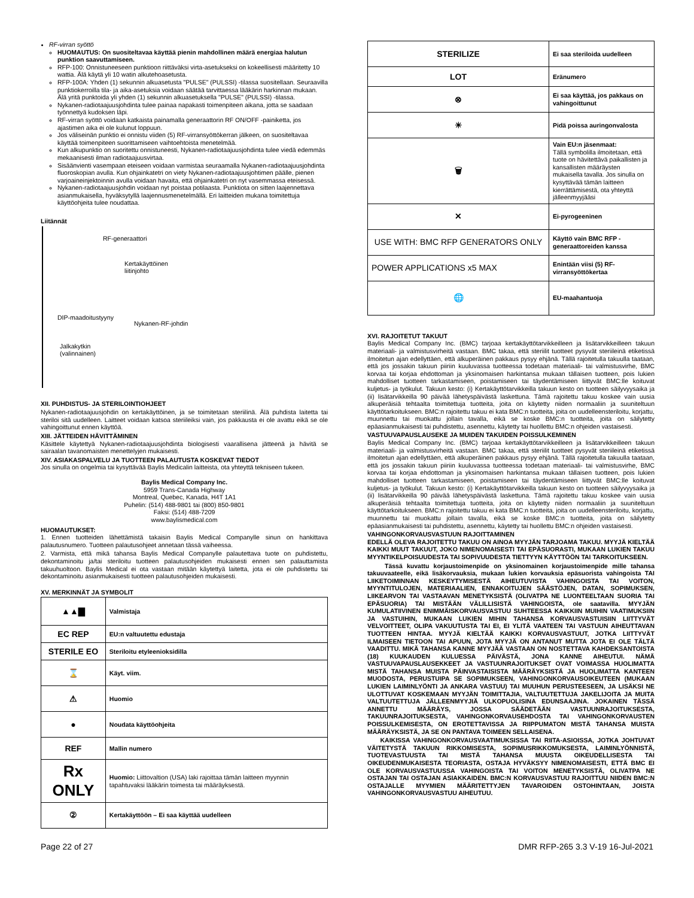RF-virran syöttö
HUOMAUTUS: On suositeltavaa käyttää pienin mahdollinen määrä energiaa halutun punktion saavuttamiseen.
RFP-100: Onnistuneeseen punktioon riittäväksi virta-asetukseksi on kokeellisesti määritetty 10 wattia. Älä käytä yli 10 watin alkutehoasetusta.
RFP-100A: Yhden (1) sekunnin alkuasetusta "PULSE" (PULSSI) -tilassa suositellaan. Seuraavilla punktiokerroilla tila- ja aika-asetuksia voidaan säätää tarvittaessa lääkärin harkinnan mukaan. Älä yritä punktoida yli yhden (1) sekunnin alkuasetuksella "PULSE" (PULSSI) -tilassa.
Nykanen-radiotaajuusjohdinta tulee painaa napakasti toimenpiteen aikana, jotta se saadaan työnnettyä kudoksen läpi.
RF-virran syöttö voidaan katkaista painamalla generaattorin RF ON/OFF -painiketta, jos ajastimen aika ei ole kulunut loppuun.
Jos väliseinän punktio ei onnistu viiden (5) RF-virransyöttökerran jälkeen, on suositeltavaa käyttää toimenpiteen suorittamiseen vaihtoehtoista menetelmää.
Kun alkupunktio on suoritettu onnistuneesti, Nykanen-radiotaajuusjohdinta tulee viedä edemmäs mekaanisesti ilman radiotaajuusvirtaa.
Sisäänvienti vasempaan eteiseen voidaan varmistaa seuraamalla Nykanen-radiotaajuusjohdinta fluoroskopian avulla. Kun ohjainkatetri on viety Nykanen-radiotaajuusjohtimen päälle, pienen varjoaineinjektoinnin avulla voidaan havaita, että ohjainkatetri on nyt vasemmassa eteisessä.
Nykanen-radiotaajuusjohdin voidaan nyt poistaa potilaasta. Punktiota on sitten laajennettava asianmukaisella, hyväksytyllä laajennusmenetelmällä. Eri laitteiden mukana toimitettuja käyttöohjeita tulee noudattaa.
Liitännät
RF-generaattori
Kertakäyttöinen
liitinjohto
DIP-maadoitustyyny
Nykanen-RF-johdin
Jalkakytkin
(valinnainen)
XII. PUHDISTUS- JA STERILOINTIOHJEET
Nykanen-radiotaajuusjohdin on kertakäyttöinen, ja se toimitetaan steriilinä. Älä puhdista laitetta tai steriloi sitä uudelleen. Laitteet voidaan katsoa steriileiksi vain, jos pakkausta ei ole avattu eikä se ole vahingoittunut ennen käyttöä.
XIII. JÄTTEIDEN HÄVITTÄMINEN
Käsittele käytettyä Nykanen-radiotaajuusjohdinta biologisesti vaarallisena jätteenä ja hävitä se sairaalan tavanomaisten menettelyjen mukaisesti.
XIV. ASIAKASPALVELU JA TUOTTEEN PALAUTUSTA KOSKEVAT TIEDOT
Jos sinulla on ongelmia tai kysyttävää Baylis Medicalin laitteista, ota yhteyttä tekniseen tukeen.
Baylis Medical Company Inc.
5959 Trans-Canada Highway
Montreal, Quebec, Kanada, H4T 1A1
Puhelin: (514) 488-9801 tai (800) 850-9801
Faksi: (514) 488-7209
www.baylismedical.com
HUOMAUTUKSET:
1. Ennen tuotteiden lähettämistä takaisin Baylis Medical Companylle sinun on hankittava palautusnumero. Tuotteen palautusohjeet annetaan tässä vaiheessa.
2. Varmista, että mikä tahansa Baylis Medical Companylle palautettava tuote on puhdistettu, dekontaminoitu ja/tai steriloitu tuotteen palautusohjeiden mukaisesti ennen sen palauttamista takuuhuoltoon. Baylis Medical ei ota vastaan mitään käytettyä laitetta, jota ei ole puhdistettu tai dekontaminoitu asianmukaisesti tuotteen palautusohjeiden mukaisesti.
XV. MERKINNÄT JA SYMBOLIT
| ▲▲▇ | Valmistaja |
| EC REP | EU:n valtuutettu edustaja |
| STERILE EO | Steriloitu etyleenioksidilla |
| ⌛ | Käyt. viim. |
| ⚠ | Huomio |
| ● | Noudata käyttöohjeita |
| REF | Mallin numero |
| Rx ONLY | Huomio: Liittovaltion (USA) laki rajoittaa tämän laitteen myynnin tapahtuvaksi lääkärin toimesta tai määräyksestä. |
| ② | Kertakäyttöön – Ei saa käyttää uudelleen |
| STERILIZE | Ei saa steriloida uudelleen |
| LOT | Eränumero |
| ⊗ | Ei saa käyttää, jos pakkaus on vahingoittunut |
| ☀ | Pidä poissa auringonvalosta |
| 🗑 | Vain EU:n jäsenmaat: Tällä symbolilla ilmoitetaan, että tuote on hävitettävä paikallisten ja kansallisten määräysten mukaisella tavalla. Jos sinulla on kysyttävää tämän laitteen kierrättämisestä, ota yhteyttä jälleenmyyjääsi |
| ✕ | Ei-pyrogeeninen |
| USE WITH: BMC RFP GENERATORS ONLY | Käyttö vain BMC RFP -generaattoreiden kanssa |
| POWER APPLICATIONS x5 MAX | Enintään viisi (5) RF-virransyöttökertaa |
| 🌐 | EU-maahantuoja |
XVI. RAJOITETUT TAKUUT
Baylis Medical Company Inc. (BMC) tarjoaa kertakäyttötarvikkeilleen ja lisätarvikkeilleen takuun materiaali- ja valmistusvirheitä vastaan. BMC takaa, että steriilit tuotteet pysyvät steriileinä etiketissä ilmoitetun ajan edellyttäen, että alkuperäinen pakkaus pysyy ehjänä. Tällä rajoitetulla takuulla taataan, että jos jossakin takuun piiriin kuuluvassa tuotteessa todetaan materiaali- tai valmistusvirhe, BMC korvaa tai korjaa ehdottoman ja yksinomaisen harkintansa mukaan tällaisen tuotteen, pois lukien mahdolliset tuotteen tarkastamiseen, poistamiseen tai täydentämiseen liittyvät BMC:lle koituvat kuljetus- ja työkulut. Takuun kesto: (i) Kertakäyttötarvikkeilla takuun kesto on tuotteen säilyvyysaika ja (ii) lisätarvikkeilla 90 päivää lähetyspäivästä laskettuna. Tämä rajoitettu takuu koskee vain uusia alkuperäisiä tehtaalta toimitettuja tuotteita, joita on käytetty niiden normaaliin ja suuniteltuun käyttötarkoitukseen. BMC:n rajoitettu takuu ei kata BMC:n tuotteita, joita on uudelleensteriloitu, korjattu, muunnettu tai muokattu jollain tavalla, eikä se koske BMC:n tuotteita, joita on säilytetty epäasianmukaisesti tai puhdistettu, asennettu, käytetty tai huollettu BMC:n ohjeiden vastaisesti.
VASTUUVAPAUSLAUSEKE JA MUIDEN TAKUIDEN POISSULKEMINEN
Baylis Medical Company Inc. (BMC) tarjoaa kertakäyttötarvikkeilleen ja lisätarvikkeilleen takuun materiaali- ja valmistusvirheitä vastaan. BMC takaa, että steriilit tuotteet pysyvät steriileinä etiketissä ilmoitetun ajan edellyttäen, että alkuperäinen pakkaus pysyy ehjänä. Tällä rajoitetulla takuulla taataan, että jos jossakin takuun piiriin kuuluvassa tuotteessa todetaan materiaali- tai valmistusvirhe, BMC korvaa tai korjaa ehdottoman ja yksinomaisen harkintansa mukaan tällaisen tuotteen, pois lukien mahdolliset tuotteen tarkastamiseen, poistamiseen tai täydentämiseen liittyvät BMC:lle koituvat kuljetus- ja työkulut. Takuun kesto: (i) Kertakäyttötarvikkeilla takuun kesto on tuotteen säilyvyysaika ja (ii) lisätarvikkeilla 90 päivää lähetyspäivästä laskettuna. Tämä rajoitettu takuu koskee vain uusia alkuperäisiä tehtaalta toimitettuja tuotteita, joita on käytetty niiden normaaliin ja suuniteltuun käyttötarkoitukseen. BMC:n rajoitettu takuu ei kata BMC:n tuotteita, joita on uudelleensteriloitu, korjattu, muunnettu tai muokattu jollain tavalla, eikä se koske BMC:n tuotteita, joita on säilytetty epäasianmukaisesti tai puhdistettu, asennettu, käytetty tai huollettu BMC:n ohjeiden vastaisesti.
VAHINGONKORVAUSVASTUUN RAJOITTAMINEN
EDELLÄ OLEVA RAJOITETTU TAKUU ON AINOA MYYJÄN TARJOAMA TAKUU. MYYJÄ KIELTÄÄ KAIKKI MUUT TAKUUT, JOKO NIMENOMAISESTI TAI EPÄSUORASTI, MUKAAN LUKIEN TAKUU MYYNTIKELPOISUUDESTA TAI SOPIVUUDESTA TIETTYYN KÄYTTÖÖN TAI TARKOITUKSEEN.
Tässä kuvattu korjaustoimenpide on yksinomainen korjaustoimenpide mille tahansa takuuvaateelle, eikä lisäkorvauksia, mukaan lukien korvauksia epäsuorista vahingoista TAI LIIKETOIMINNAN KESKEYTYMISESTÄ AIHEUTUVISTA VAHINGOISTA TAI VOITON, MYYNTITULOJEN, MATERIAALIEN, ENNAKOITUJEN SÄÄSTÖJEN, DATAN, SOPIMUKSEN, LIIKEARVON TAI VASTAAVAN MENETYKSISTÄ (OLIVATPA NE LUONTEELTAAN SUORIA TAI EPÄSUORIA) TAI MISTÄÄN VÄLILLISISTÄ VAHINGOISTA, ole saatavilla. MYYJÄN KUMULATIIVINEN ENIMMÄISKORVAUSVASTUU SUHTEESSA KAIKKIIN MUIHIN VAATIMUKSIIN JA VASTUIHIN, MUKAAN LUKIEN MIHIN TAHANSA KORVAUSVASTUISIIN LIITTYVÄT VELVOITTEET, OLIPA VAKUUTUSTA TAI EI, EI YLITÄ VAATEEN TAI VASTUUN AIHEUTTAVAN TUOTTEEN HINTAA. MYYJÄ KIELTÄÄ KAIKKI KORVAUSVASTUUT, JOTKA LIITTYVÄT ILMAISEEN TIETOON TAI APUUN, JOTA MYYJÄ ON ANTANUT MUTTA JOTA EI OLE TÄLTÄ VAADITTU. MIKÄ TAHANSA KANNE MYYJÄÄ VASTAAN ON NOSTETTAVA KAHDEKSANTOISTA (18) KUUKAUDEN KULUESSA PÄIVÄSTÄ, JONA KANNE AIHEUTUI. NÄMÄ VASTUUVAPAUSLAUSEKKEET JA VASTUUNRAJOITUKSET OVAT VOIMASSA HUOLIMATTA MISTÄ TAHANSA MUISTA PÄINVASTAISISTA MÄÄRÄYKSISTÄ JA HUOLIMATTA KANTEEN MUODOSTA, PERUSTUIPA SE SOPIMUKSEEN, VAHINGONKORVAUSOIKEUTEEN (MUKAAN LUKIEN LAIMINLYÖNTI JA ANKARA VASTUU) TAI MUUHUN PERUSTEESEEN, JA LISÄKSI NE ULOTTUVAT KOSKEMAAN MYYJÄN TOIMITTAJIA, VALTUUTETTUJA JAKELIJOITA JA MUITA VALTUUTETTUJA JÄLLEENMYYJIÄ ULKOPUOLISINA EDUNSAAJINA. JOKAINEN TÄSSÄ ANNETTU MÄÄRÄYS, JOSSA SÄÄDETÄÄN VASTUUNRAJOITUKSESTA, TAKUUNRAJOITUKSESTA, VAHINGONKORVAUSEHDOSTA TAI VAHINGONKORVAUSTEN POISSULKEMISESTA, ON EROTETTAVISSA JA RIIPPUMATON MISTÄ TAHANSA MUISTA MÄÄRÄYKSISTÄ, JA SE ON PANTAVA TOIMEEN SELLAISENA.
KAIKISSA VAHINGONKORVAUSVAATIMUKSISSA TAI RIITA-ASIOISSA, JOTKA JOHTUVAT VÄITETYSTÄ TAKUUN RIKKOMISESTA, SOPIMUSRIKKOMUKSESTA, LAIMINLYÖNNISTÄ, TUOTEVASTUUSTA TAI MISTÄ TAHANSA MUUSTA OIKEUDELLISESTA TAI OIKEUDENMUKAISESTA TEORIASTA, OSTAJA HYVÄKSYY NIMENOMAISESTI, ETTÄ BMC EI OLE KORVAUSVASTUUSSA VAHINGOISTA TAI VOITON MENETYKSISTÄ, OLIVATPA NE OSTAJAN TAI OSTAJAN ASIAKKAIDEN. BMC:N KORVAUSVASTUU RAJOITTUU NIIDEN BMC:N OSTAJALLE MYYMIEN MÄÄRITETTYJEN TAVAROIDEN OSTOHINTAAN, JOISTA VAHINGONKORVAUSVASTUU AIHEUTUU.
Page 22 of 27 DMR RFP-265 3.3 V-19 16-Jul-2021